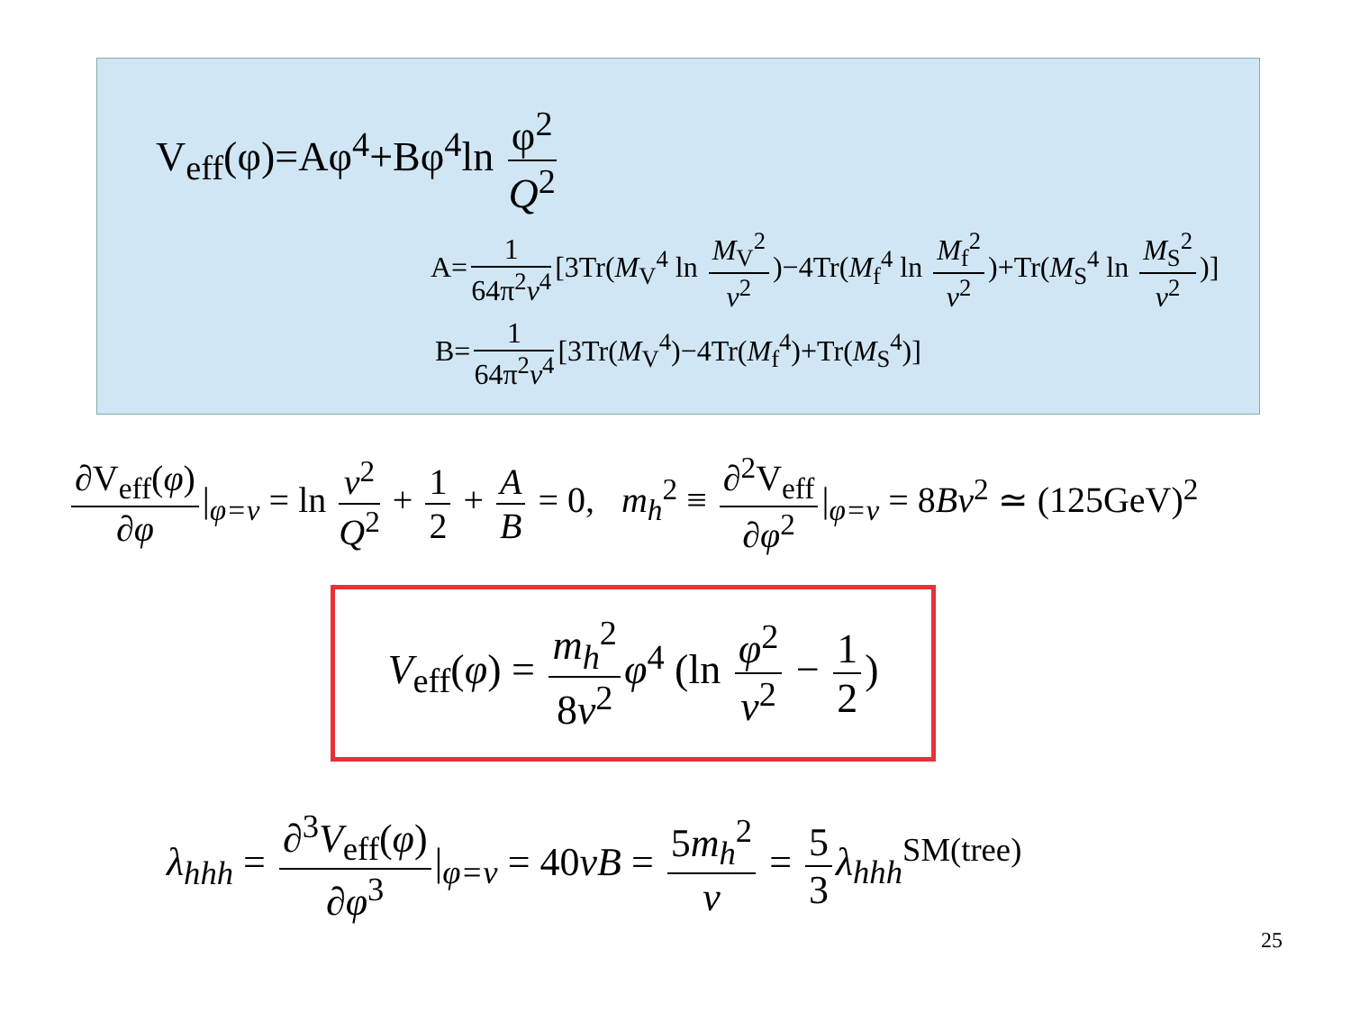V<sub>eff</sub>(φ)=Aφ<sup>4</sup>+Bφ<sup>4</sup>ln φ<sup>2</sup> Q<sup>2</sup>
A= 1 64π<sup>2</sup>v<sup>4</sup> [3Tr(M<sub>V</sub><sup>4</sup> ln M<sub>V</sub><sup>2</sup> v<sup>2</sup>)−4Tr(M<sub>f</sub><sup>4</sup> ln M<sub>f</sub><sup>2</sup> v<sup>2</sup>)+Tr(M<sub>S</sub><sup>4</sup> ln M<sub>S</sub><sup>2</sup> v<sup>2</sup>)]
B= 1 64π<sup>2</sup>v<sup>4</sup> [3Tr(M<sub>V</sub><sup>4</sup>)−4Tr(M<sub>f</sub><sup>4</sup>)+Tr(M<sub>S</sub><sup>4</sup>)]
∂V<sub>eff</sub>(φ) ∂φ |<sub>φ=v</sub> = ln v<sup>2</sup> Q<sup>2</sup> + 1 2 + A B = 0, m<sub>h</sub><sup>2</sup> ≡ ∂<sup>2</sup>V<sub>eff</sub> ∂φ<sup>2</sup> |<sub>φ=v</sub> = 8Bv<sup>2</sup> ≃ (125GeV)<sup>2</sup>
V<sub>eff</sub>(φ) = m<sub>h</sub><sup>2</sup> 8v<sup>2</sup> φ<sup>4</sup> (ln φ<sup>2</sup> v<sup>2</sup> − 1 2)
λ<sub>hhh</sub> = ∂<sup>3</sup>V<sub>eff</sub>(φ) ∂φ<sup>3</sup> |<sub>φ=v</sub> = 40vB = 5m<sub>h</sub><sup>2</sup> v = 5 3 λ<sub>hhh</sub><sup>SM(tree)</sup>
25